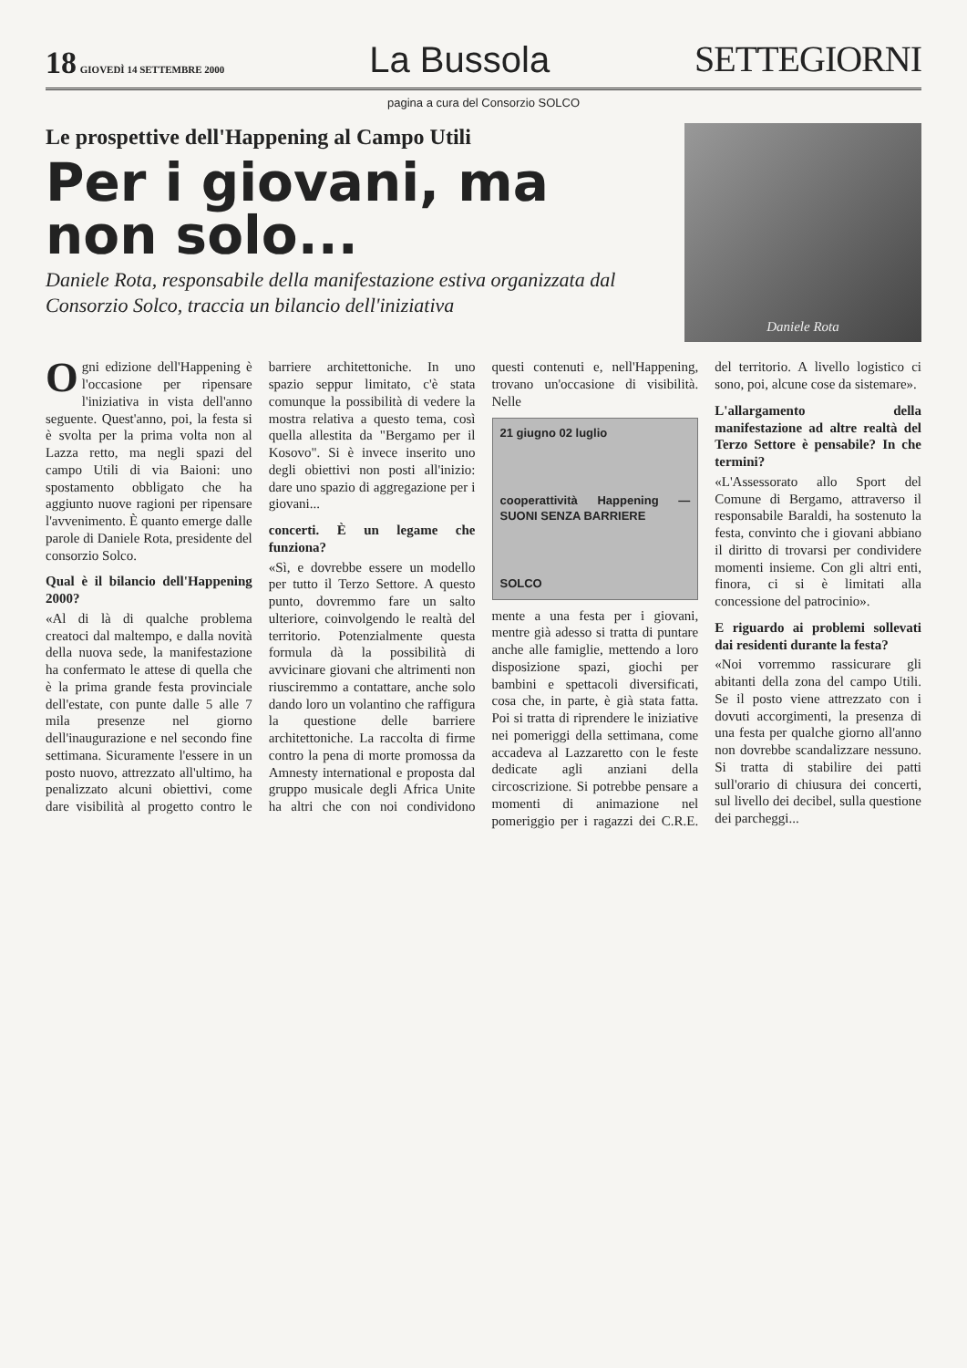18 GIOVEDÌ 14 SETTEMBRE 2000
La Bussola
SETTEGIORNI
pagina a cura del Consorzio SOLCO
Le prospettive dell'Happening al Campo Utili
Per i giovani, ma non solo...
Daniele Rota, responsabile della manifestazione estiva organizzata dal Consorzio Solco, traccia un bilancio dell'iniziativa
Daniele Rota
Ogni edizione dell'Happening è l'occasione per ripensare l'iniziativa in vista dell'anno seguente. Quest'anno, poi, la festa si è svolta per la prima volta non al Lazza retto, ma negli spazi del campo Utili di via Baioni: uno spostamento obbligato che ha aggiunto nuove ragioni per ripensare l'avvenimento. È quanto emerge dalle parole di Daniele Rota, presidente del consorzio Solco.
Qual è il bilancio dell'Happening 2000?
«Al di là di qualche problema creatoci dal maltempo, e dalla novità della nuova sede, la manifestazione ha confermato le attese di quella che è la prima grande festa provinciale dell'estate, con punte dalle 5 alle 7 mila presenze nel giorno dell'inaugurazione e nel secondo fine settimana. Sicuramente l'essere in un posto nuovo, attrezzato all'ultimo, ha penalizzato alcuni obiettivi, come dare visibilità al progetto contro le barriere architettoniche. In uno spazio seppur limitato, c'è stata comunque la possibilità di vedere la mostra relativa a questo tema, così quella allestita da "Bergamo per il Kosovo". Si è invece inserito uno degli obiettivi non posti all'inizio: dare uno spazio di aggregazione per i giovani...
concerti. È un legame che funziona?
«Sì, e dovrebbe essere un modello per tutto il Terzo Settore. A questo punto, dovremmo fare un salto ulteriore, coinvolgendo le realtà del territorio. Potenzialmente questa formula dà la possibilità di avvicinare giovani che altrimenti non riusciremmo a contattare, anche solo dando loro un volantino che raffigura la questione delle barriere architettoniche. La raccolta di firme contro la pena di morte promossa da Amnesty international e proposta dal gruppo musicale degli Africa Unite ha altri che con noi condividono questi contenuti e, nell'Happening, trovano un'occasione di visibilità. Nelle
21 giugno 02 luglio
cooperattività Happening — SUONI SENZA BARRIERE
SOLCO
mente a una festa per i giovani, mentre già adesso si tratta di puntare anche alle famiglie, mettendo a loro disposizione spazi, giochi per bambini e spettacoli diversificati, cosa che, in parte, è già stata fatta. Poi si tratta di riprendere le iniziative nei pomeriggi della settimana, come accadeva al Lazzaretto con le feste dedicate agli anziani della circoscrizione. Si potrebbe pensare a momenti di animazione nel pomeriggio per i ragazzi dei C.R.E. del territorio. A livello logistico ci sono, poi, alcune cose da sistemare».
L'allargamento della manifestazione ad altre realtà del Terzo Settore è pensabile? In che termini?
«L'Assessorato allo Sport del Comune di Bergamo, attraverso il responsabile Baraldi, ha sostenuto la festa, convinto che i giovani abbiano il diritto di trovarsi per condividere momenti insieme. Con gli altri enti, finora, ci si è limitati alla concessione del patrocinio».
E riguardo ai problemi sollevati dai residenti durante la festa?
«Noi vorremmo rassicurare gli abitanti della zona del campo Utili. Se il posto viene attrezzato con i dovuti accorgimenti, la presenza di una festa per qualche giorno all'anno non dovrebbe scandalizzare nessuno. Si tratta di stabilire dei patti sull'orario di chiusura dei concerti, sul livello dei decibel, sulla questione dei parcheggi...